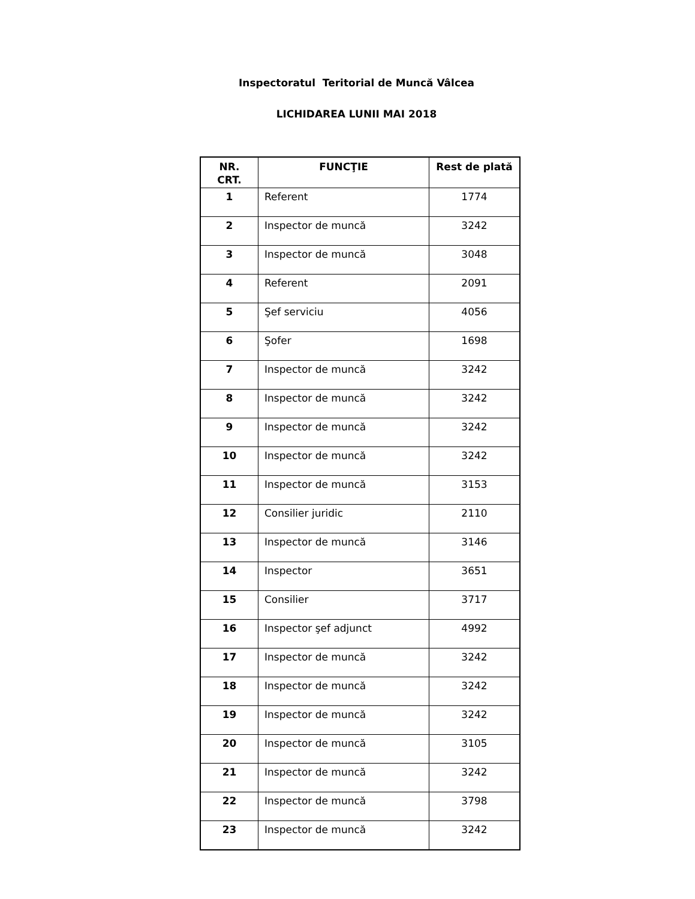Inspectoratul Teritorial de Muncă Vâlcea
LICHIDAREA LUNII MAI 2018
| NR. CRT. | FUNCŢIE | Rest de plată |
| --- | --- | --- |
| 1 | Referent | 1774 |
| 2 | Inspector de muncă | 3242 |
| 3 | Inspector de muncă | 3048 |
| 4 | Referent | 2091 |
| 5 | Şef serviciu | 4056 |
| 6 | Şofer | 1698 |
| 7 | Inspector de muncă | 3242 |
| 8 | Inspector de muncă | 3242 |
| 9 | Inspector de muncă | 3242 |
| 10 | Inspector de muncă | 3242 |
| 11 | Inspector de muncă | 3153 |
| 12 | Consilier juridic | 2110 |
| 13 | Inspector de muncă | 3146 |
| 14 | Inspector | 3651 |
| 15 | Consilier | 3717 |
| 16 | Inspector şef adjunct | 4992 |
| 17 | Inspector de muncă | 3242 |
| 18 | Inspector de muncă | 3242 |
| 19 | Inspector de muncă | 3242 |
| 20 | Inspector de muncă | 3105 |
| 21 | Inspector de muncă | 3242 |
| 22 | Inspector de muncă | 3798 |
| 23 | Inspector de muncă | 3242 |